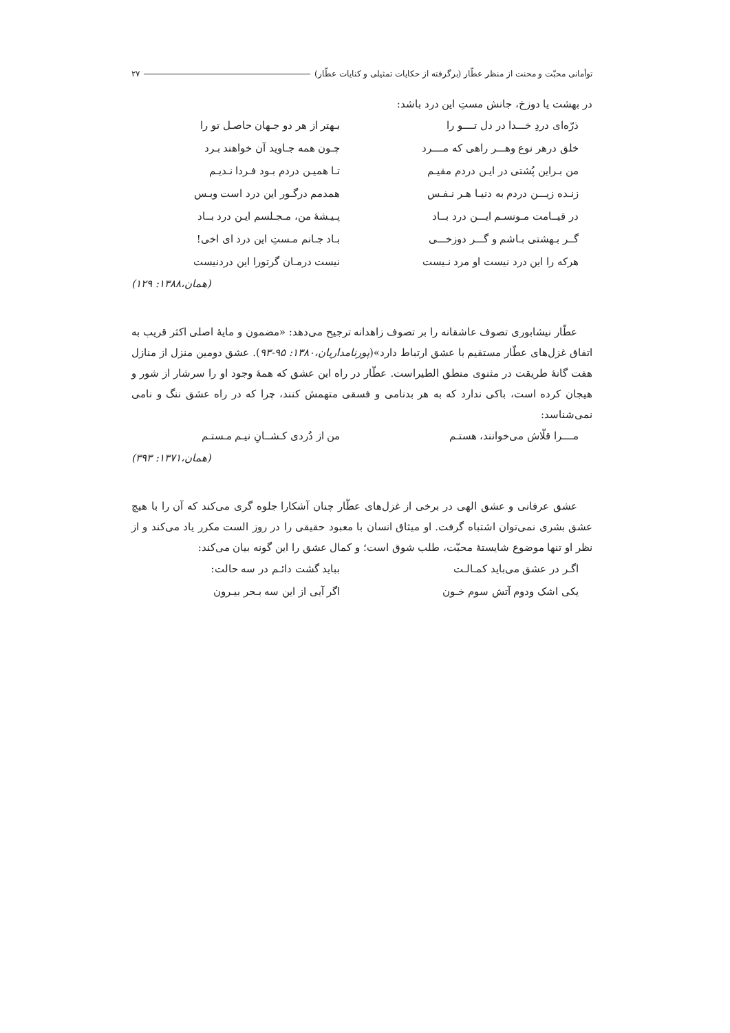توأمانی محبّت و محنت از منظر عطّار (برگرفته از حکایات تمثیلی و کنایات عطّار) ۲۷
در بهشت یا دوزخ، جانش مستِ این درد باشد:
ذرّه‌ای دردِ خـــدا در دل تــــو را بـهتر از هر دو جـهان حاصـل تو را
خلق درهر نوع وهـــر راهی که مــــرد چـون همه جـاوید آن خواهند بـرد
من بـراین پُشتی در ایـن دردم مقیـم تـا همیـن دردم بـود فـردا نـدیـم
زنـده زیـــن دردم به دنیـا هـر نـفـس همدمم درگـور این درد است وبـس
در قیــامت مـونسـم ایـــن درد بــاد پـیـشهٔ من، مـجـلسم ایـن درد بــاد
گــر بـهشتی بـاشم و گـــر دوزخـــی بـاد جـانم مـستِ این درد ای اخی!
هرکه را این درد نیست او مرد نـیست نیست درمـان گرتورا این دردنیست
(همان،۱۳۸۸: ۱۲۹)
عطّار نیشابوری تصوف عاشقانه را بر تصوف زاهدانه ترجیح می‌دهد: «مضمون و مایهٔ اصلی اکثر قریب به اتفاق غزل‌های عطّار مستقیم با عشق ارتباط دارد»(پورنامداریان،۱۳۸۰: ۹۵-۹۳). عشق دومین منزل از منازل هفت گانهٔ طریقت در مثنوی منطق الطیراست. عطّار در راه این عشق که همهٔ وجود او را سرشار از شور و هیجان کرده است، باکی ندارد که به هر بدنامی و فسقی متهمش کنند، چرا که در راه عشق ننگ و نامی نمی‌شناسد:
مــــرا قلّاش می‌خوانند، هستـم من از دُردی کـشــانِ نیـم مـستـم
(همان،۱۳۷۱: ۳۹۳)
عشق عرفانی و عشق الهی در برخی از غزل‌های عطّار چنان آشکارا جلوه گری می‌کند که آن را با هیچ عشق بشری نمی‌توان اشتباه گرفت. او میثاق انسان با معبود حقیقی را در روز الست مکرر یاد می‌کند و از نظر او تنها موضوع شایستهٔ محبّت، طلب شوق است؛ و کمال عشق را این گونه بیان می‌کند:
اگـر در عشق می‌باید کمـالـت بباید گشت دائـم در سه حالت:
یکی اشک ودوم آتش سوم خـون اگر آیی از این سه بـحر بیـرون